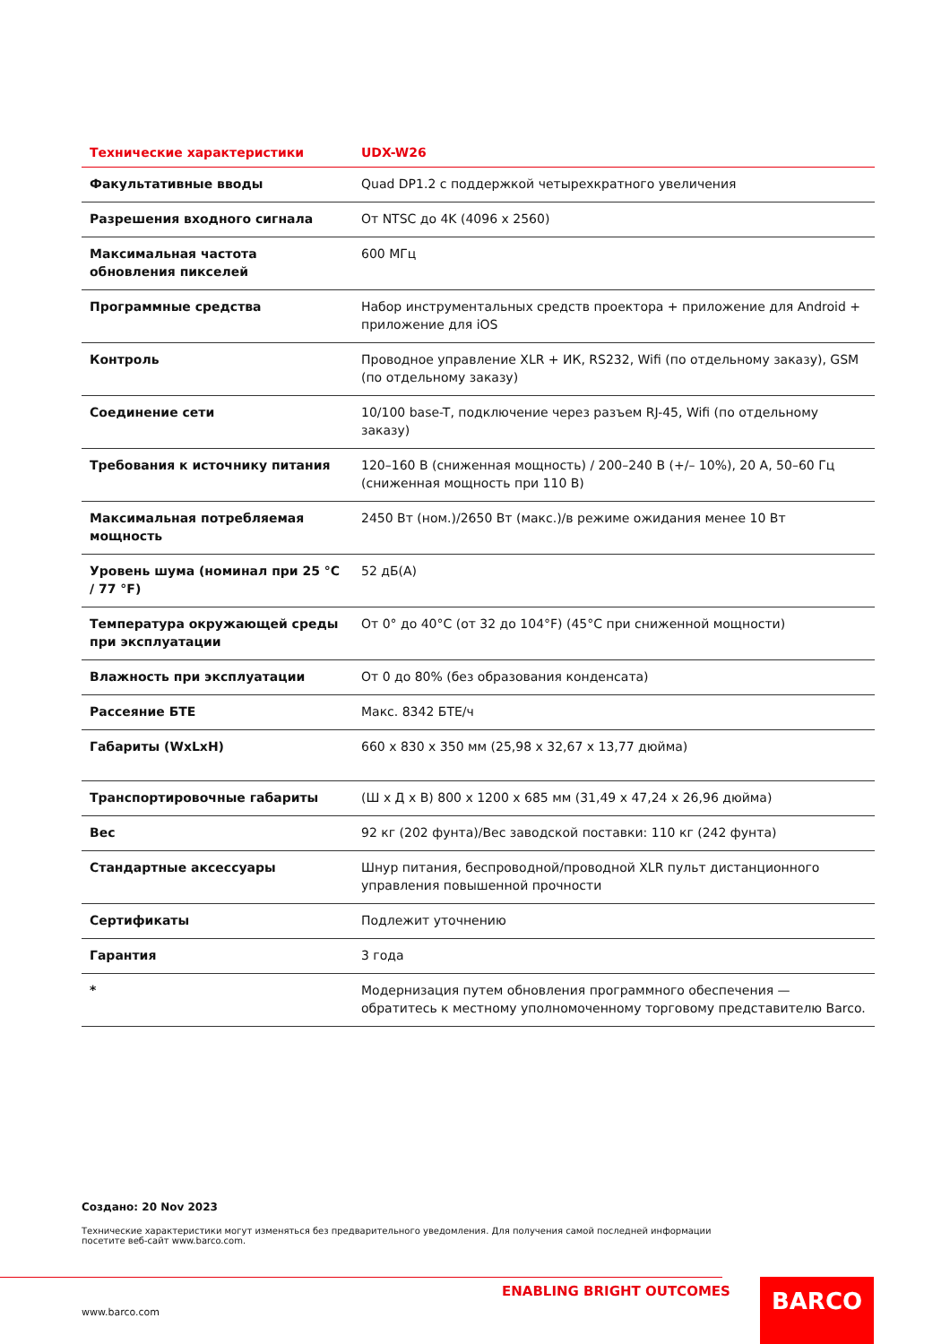| Технические характеристики | UDX-W26 |
| --- | --- |
| Факультативные вводы | Quad DP1.2 с поддержкой четырехкратного увеличения |
| Разрешения входного сигнала | От NTSC до 4K (4096 x 2560) |
| Максимальная частота обновления пикселей | 600 МГц |
| Программные средства | Набор инструментальных средств проектора + приложение для Android + приложение для iOS |
| Контроль | Проводное управление XLR + ИК, RS232, Wifi (по отдельному заказу), GSM (по отдельному заказу) |
| Соединение сети | 10/100 base-T, подключение через разъем RJ-45, Wifi (по отдельному заказу) |
| Требования к источнику питания | 120–160 В (сниженная мощность) / 200–240 В (+/– 10%), 20 А, 50–60 Гц (сниженная мощность при 110 В) |
| Максимальная потребляемая мощность | 2450 Вт (ном.)/2650 Вт (макс.)/в режиме ожидания менее 10 Вт |
| Уровень шума (номинал при 25 °C / 77 °F) | 52 дБ(A) |
| Температура окружающей среды при эксплуатации | От 0° до 40°C (от 32 до 104°F) (45°C при сниженной мощности) |
| Влажность при эксплуатации | От 0 до 80% (без образования конденсата) |
| Рассеяние БТЕ | Макс. 8342 БТЕ/ч |
| Габариты (WxLxH) | 660 x 830 x 350 мм (25,98 x 32,67 x 13,77 дюйма) |
| Транспортировочные габариты | (Ш x Д x В) 800 x 1200 x 685 мм (31,49 x 47,24 x 26,96 дюйма) |
| Вес | 92 кг (202 фунта)/Вес заводской поставки: 110 кг (242 фунта) |
| Стандартные аксессуары | Шнур питания, беспроводной/проводной XLR пульт дистанционного управления повышенной прочности |
| Сертификаты | Подлежит уточнению |
| Гарантия | 3 года |
| * | Модернизация путем обновления программного обеспечения — обратитесь к местному уполномоченному торговому представителю Barco. |
Создано: 20 Nov 2023
Технические характеристики могут изменяться без предварительного уведомления. Для получения самой последней информации посетите веб-сайт www.barco.com.
ENABLING BRIGHT OUTCOMES
www.barco.com
BARCO